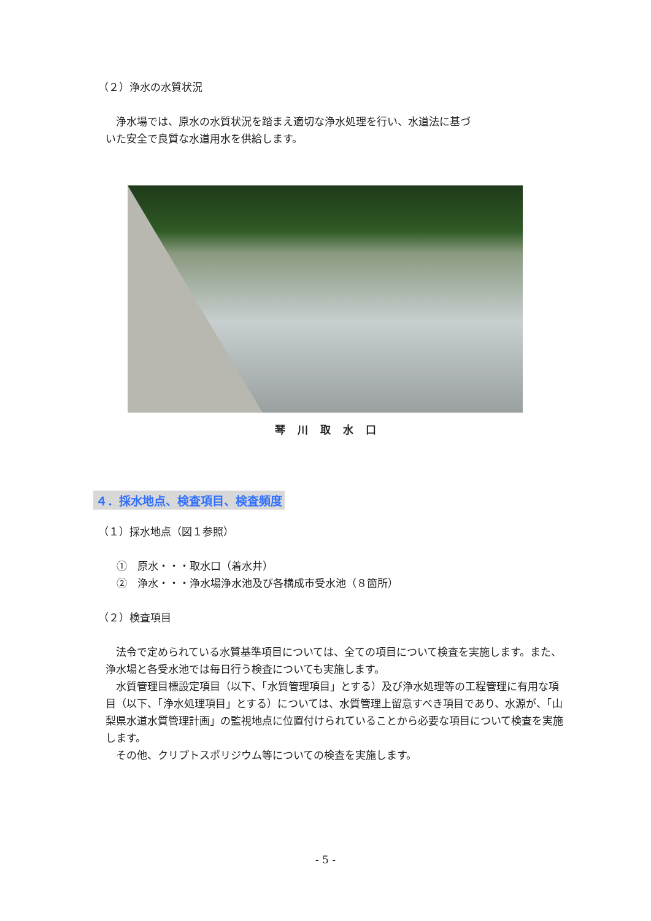（２）浄水の水質状況
浄水場では、原水の水質状況を踏まえ適切な浄水処理を行い、水道法に基づ
いた安全で良質な水道用水を供給します。
琴川取水口
４．採水地点、検査項目、検査頻度
（１）採水地点（図１参照）
①　原水・・・取水口（着水井）
②　浄水・・・浄水場浄水池及び各構成市受水池（８箇所）
（２）検査項目
法令で定められている水質基準項目については、全ての項目について検査を実施します。また、浄水場と各受水池では毎日行う検査についても実施します。
水質管理目標設定項目（以下、「水質管理項目」とする）及び浄水処理等の工程管理に有用な項目（以下、「浄水処理項目」とする）については、水質管理上留意すべき項目であり、水源が、「山梨県水道水質管理計画」の監視地点に位置付けられていることから必要な項目について検査を実施します。
その他、クリプトスポリジウム等についての検査を実施します。
- 5 -